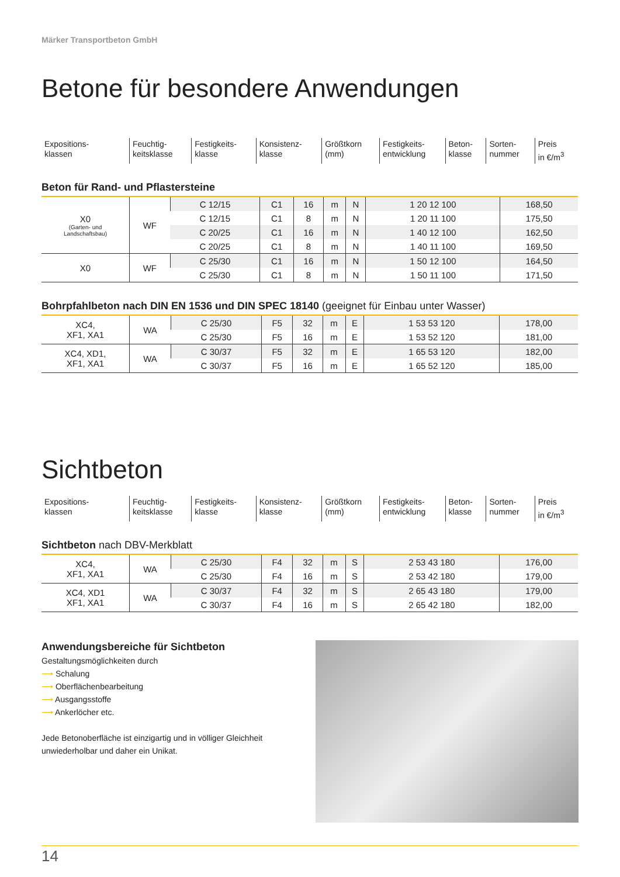Märker Transportbeton GmbH
Betone für besondere Anwendungen
| Expositions- klassen | Feuchtig- keitsklasse | Festigkeits- klasse | Konsistenz- klasse | Größtkorn (mm) | Festigkeits- entwicklung | Beton- klasse | Sorten- nummer | Preis in €/m<sup>3</sup> |
Beton für Rand- und Pflastersteine
| X0 (Garten- und Landschaftsbau) | WF | C 12/15 | C1 | 16 | m | N | 1 20 12 100 | 168,50 |
| | | C 12/15 | C1 | 8 | m | N | 1 20 11 100 | 175,50 |
| | | C 20/25 | C1 | 16 | m | N | 1 40 12 100 | 162,50 |
| | | C 20/25 | C1 | 8 | m | N | 1 40 11 100 | 169,50 |
| X0 | WF | C 25/30 | C1 | 16 | m | N | 1 50 12 100 | 164,50 |
| | | C 25/30 | C1 | 8 | m | N | 1 50 11 100 | 171,50 |
Bohrpfahlbeton nach DIN EN 1536 und DIN SPEC 18140 (geeignet für Einbau unter Wasser)
| XC4, XF1, XA1 | WA | C 25/30 | F5 | 32 | m | E | 1 53 53 120 | 178,00 |
| | | C 25/30 | F5 | 16 | m | E | 1 53 52 120 | 181,00 |
| XC4, XD1, XF1, XA1 | WA | C 30/37 | F5 | 32 | m | E | 1 65 53 120 | 182,00 |
| | | C 30/37 | F5 | 16 | m | E | 1 65 52 120 | 185,00 |
Sichtbeton
| Expositions- klassen | Feuchtig- keitsklasse | Festigkeits- klasse | Konsistenz- klasse | Größtkorn (mm) | Festigkeits- entwicklung | Beton- klasse | Sorten- nummer | Preis in €/m<sup>3</sup> |
Sichtbeton nach DBV-Merkblatt
| XC4, XF1, XA1 | WA | C 25/30 | F4 | 32 | m | S | 2 53 43 180 | 176,00 |
| | | C 25/30 | F4 | 16 | m | S | 2 53 42 180 | 179,00 |
| XC4, XD1 XF1, XA1 | WA | C 30/37 | F4 | 32 | m | S | 2 65 43 180 | 179,00 |
| | | C 30/37 | F4 | 16 | m | S | 2 65 42 180 | 182,00 |
Anwendungsbereiche für Sichtbeton
Gestaltungsmöglichkeiten durch
⟶ Schalung
⟶ Oberflächenbearbeitung
⟶ Ausgangsstoffe
⟶ Ankerlöcher etc.
Jede Betonoberfläche ist einzigartig und in völliger Gleichheit unwiederholbar und daher ein Unikat.
14